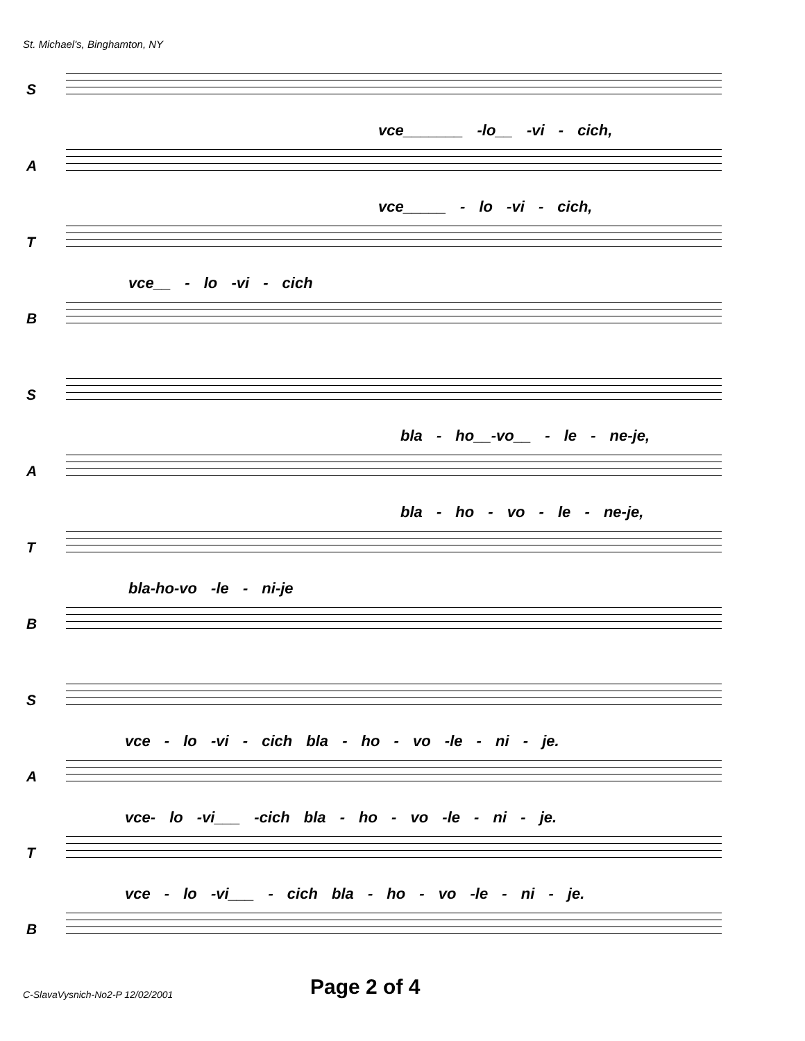St. Michael's, Binghamton, NY
S
vce_______ -lo__ -vi - cich,
A
vce_____ - lo -vi - cich,
T
vce__ - lo -vi - cich
B
S
bla - ho__-vo__ - le - ne-je,
A
bla - ho - vo - le - ne-je,
T
bla-ho-vo -le - ni-je
B
S
vce - lo -vi - cich bla - ho - vo -le - ni - je.
A
vce- lo -vi___ -cich bla - ho - vo -le - ni - je.
T
vce - lo -vi___ - cich bla - ho - vo -le - ni - je.
B
C-SlavaVysnich-No2-P 12/02/2001
Page 2 of 4